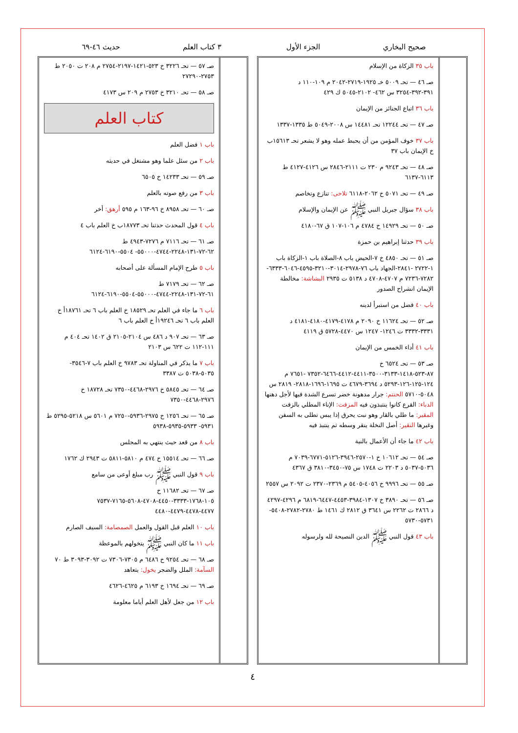صحيح البخاري الجزء الأول ٣ كتاب العلم حديث ٤٦-٦٩
باب ٣٥ الزكاة من الإسلام
صـ ٤٦ — تحـ ٥٠٠٩ خـ ١٩٢٥-٢٧١٩-٢٠٤٢ م ١٠٩-١١٠ د ٣٩١-٣٩٢-٣٢٥٤ س ٤٦٢- ٢١٠٢-٥٠٤٥ ك ٤٢٩
باب ٣٦ اتباع الجنائز من الإيمان
صـ ٤٧ — تحـ ١٢٢٤٤ تحـ ١٤٤٨١ س ٢٠٠٨-٥٠٤٩ ط ١٣٣٥-١٣٣٧
باب ٣٧ خوف المؤمن من أن يحبط عمله وهو لا يشعر تحـ ١٥٦١٣ب خ الإيمان باب ٣٧
صـ ٤٨ — تحـ ٩٢٤٣ م ٢٣٠ ت ٢١١١-٢٨٤٦ س ٤١٢٦-٤١٢٧ ط ٦١١٣-٦١٣٧
صـ ٤٩ — تحـ ٥٠٧١ خ ٢٠٦٢-٦١١٨ تلاحى: تنازع وتخاصم
باب ٣٨ سؤال جبريل النبي ﷺ عن الإيمان والإسلام
صـ ٥٠ — تحـ ١٤٩٢٩ خ ٤٧٨٤ م ١٠٦-١٠٧ ق ٦٧-٤١٨٠
باب ٣٩ حدثنا إبراهيم بن حمزة
صـ ٥١ — تحـ ٤٨٥٠ خ ٧-الحيض باب ٨-الصلاة باب ١-الزكاة باب ١-٢٧٢٢ -٢٨٤١-الجهاد باب ٧٦-٢٩٧٨-٣٠١٤-٣٢١٠-٤٥٩٥-٦٠٤٦-٦٣٣٣- ٧٢٨٢-٧٢٣٦ م ٤٧٠٧-٤٧٠٨ د ٥١٣٨ ت ٢٩٣٥ البشاشة: مخالطة الإيمان انشراح الصدور
باب ٤٠ فضل من استبرأ لدينه
صـ ٥٢ — تحـ ١١٦٢٤ خ ٢٠٩٠ م ٤١٧٨-٤١٧٩-٤١٨٠-٤١٨١ د ٣٣٣١-٣٣٣٢ ت ١٢٤٦- ١٢٤٧ س ٤٤٧٠-٥٧٢٨ ق ٤١١٩
باب ٤١ أداء الخمس من الإيمان
صـ ٥٣ — تحـ ٦٥٢٤ خ ٨٧-٥٢٣-١٤١٨-٣١٣٣-٣٥٠٠-٤٤١١-٤٤١٢-٦٤٦٦-٧٣٥٢ -٧٦٥١ م ١٢٤-١٢٥-١٢٦-٥٢٩٣ د ٣٦٩٤-٤٦٧٩ ت ١٦٩٥-١٦٩٦-٢٨١٨- ٢٨١٩ س ٥٠٤٨-٥٧١٠ الحنتم: جرار مدهونة خضر تسرع الشدة فيها لأجل دهنها الدباء: القرع كانوا ينتبذون فيه المزفت: الإناء المطلي بالزفت المقير: ما طلي بالقار وهو نبت يحرق إذا يبس تطلى به السفن وغيرها النقير: أصل النخلة ينقر وسطه ثم ينتبذ فيه
باب ٤٢ ما جاء أن الأعمال بالنية
صـ ٥٤ — تحـ ١٠٦١٢ خ ١-٢٥٧٠-٣٩٤٦-٥١٢٦-٦٧٧١-٧٠٣٩ م ٥٠٣٦-٥٠٣٧ د ٢٢٠٣ ت ١٧٤٨ س ٧٥-٣٤٥٠-٣٨١٠ ق ٤٣٦٧
صـ ٥٥ — تحـ ٩٩٩٦ خ ٤٠٥٦-٥٤٠٥ م ٢٣٦٩-٢٣٧٠ ت ٢٠٩٢ س ٢٥٥٧
صـ ٥٦ — تحـ ٣٨٩٠ خ ١٣٠٧-٣٩٨٤-٤٤٥٣-٦٤٤٧-٦٨١٩ م ٤٢٩٦-٤٢٩٧ د ٢٨٦٦ ت ٢٢٦٢ س ٣٦٤١ ق ٢٨١٢ ك ١٤٦١ ط ٢٧٨٠-٢٧٨٢-٥٤٠٨- ٥٧٣١-٥٧٣٠
باب ٤٣ قول النبي ﷺ الدين النصيحة لله ولرسوله
صـ ٥٧ — تحـ ٣٢٢٦ خ ٥٢٣-١٤٢١-٢١٩٧-٢٧٥٤ م ٢٠٨ ت ٢٠٥٠ ط ٢٧٥٣-٢٧٢٩٠
صـ ٥٨ — تحـ ٣٢١٠ خ ٢٧٥٣ م ٢٠٩ س ٤١٧٣
كتاب العلم
باب ١ فضل العلم
باب ٢ من سئل علما وهو مشتغل في حديثه
صـ ٥٩ — تحـ ١٤٢٣٣ خ ٦٥٠٥
باب ٣ من رفع صوته بالعلم
صـ ٦٠ — تحـ ٨٩٥٨ خ ٩٦-١٦٣ م ٥٩٥ أرهق: أخر
باب ٤ قول المحدث حدثنا تحـ ١٨٧٧٣ب خ العلم باب ٤
صـ ٦١ — تحـ ٧١١٦ م ٧٢٧٦-٤٩٤٣ ط ٦٢-٧٢-١٣١-٢٢٤٨-٤٧٤٤-٥٥٠٠٠- ٥٥٠٤-٦١٩٠-٦١٢٤
باب ٥ طرح الإمام المسألة على أصحابه
صـ ٦٢ — تحـ ٧١٧٩ ط ٦١-٧٢-١٣١-٢٢٤٨-٤٧٤٤-٥٥٠٠٠-٥٥٠٤-٦١٩٠-٦١٢٤
باب ٦ ما جاء في العلم تحـ ١٨٥٢٩ خ العلم باب ٦ تحـ ١٨٧٦١أ خ العلم باب ٦ تحـ ١٩٢٤٦أ خ العلم باب ٦
صـ ٦٣ — تحـ ٩٠٧ د ٤٨٦ س ٢١٠٤-٢١٠٥ ق ١٤٠٢ تحـ ٤٠٤ م ١١١-١١٢ ت ٦٢٢ س ٢١٠٣
باب ٧ ما يذكر في المناولة تحـ ٩٧٨٣ خ العلم باب ٧-٣٥٤٦- ٥٠٣٥-٥٠٣٨ ت ٣٣٨٧
صـ ٦٤ — تحـ ٥٨٤٥ خ ٢٩٧٦-٤٤٦٨-٧٣٥٠ تحـ ١٨٧٢٨ خ ٢٩٧٦-٤٤٦٨-٧٣٥٠
صـ ٦٥ — تحـ ١٢٥٦ خ ٢٩٧٥-٥٩٣٦-٧٢٥٠ م ٥٦٠١ س ٥٢١٨-٥٢٩٥ ط ٥٩٣١- ٥٩٣٣-٥٩٣٥-٥٩٣٨
باب ٨ من قعد حيث ينتهي به المجلس
صـ ٦٦ — تحـ ١٥٥١٤ خ ٤٧٤ م ٥٨١٠-٥٨١١ ت ٢٩٤٣ ك ١٧٦٢
باب ٩ قول النبي ﷺ رب مبلغ أوعى من سامع
صـ ٦٧ — تحـ ١١٦٨٢ خ ١٠٥-١٧٦٨-٣٣٣٣-٤٤٥٠-٤٧٠٨-٥٦٠٨-٧١٦٥-٧٥٣٧ ٤٤٧٧-٤٤٧٨-٤٤٧٩-٤٤٨٠
باب ١٠ العلم قبل القول والعمل الصمصامة: السيف الصارم
باب ١١ ما كان النبي ﷺ يتخولهم بالموعظة
صـ ٦٨ — تحـ ٩٢٥٤ خ ٦٤٨٦ م ٧٣٠٥-٧٣٠٦ ت ٣٠٩٢-٣٠٩٣ ط ٧٠ السآمة: الملل والضجر يخول: يتعاهد
صـ ٦٩ — تحـ ١٦٩٤ خ ٦١٩٣ م ٤٦٢٥-٤٦٢٦
باب ١٢ من جعل لأهل العلم أياما معلومة
٤